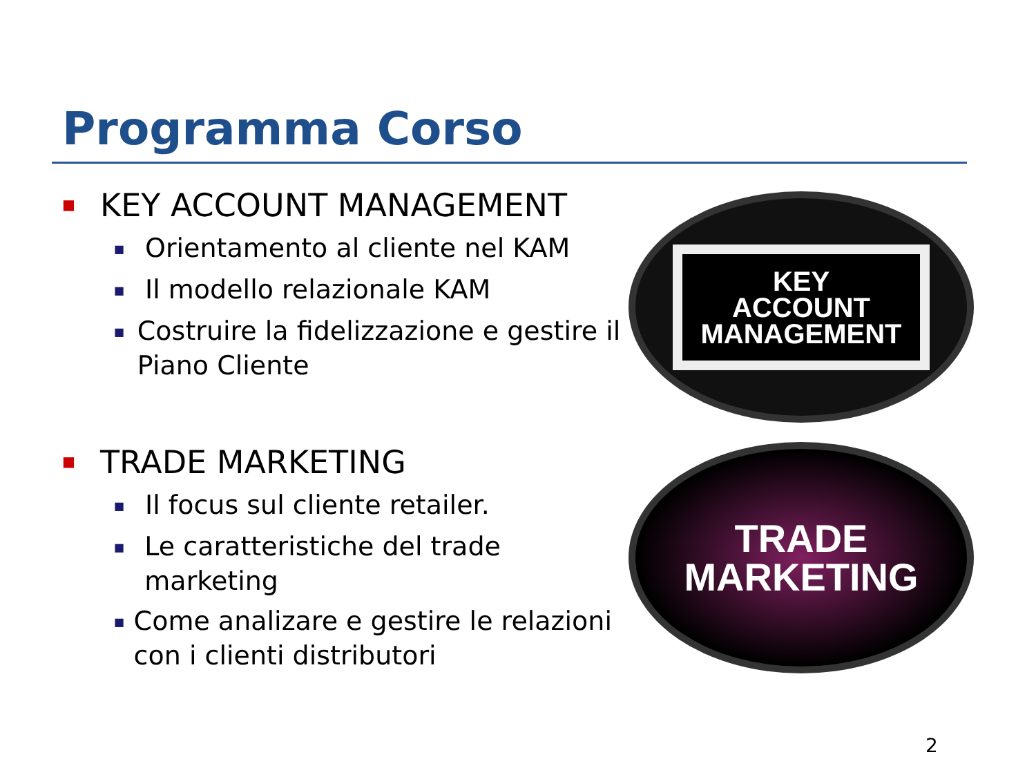Programma Corso
■ KEY ACCOUNT MANAGEMENT
■ Orientamento al cliente nel KAM
■ Il modello relazionale KAM
■ Costruire la fidelizzazione e gestire il Piano Cliente
■ TRADE MARKETING
■ Il focus sul cliente retailer.
■ Le caratteristiche del trade marketing
■ Come analizare e gestire le relazioni con i clienti distributori
KEY
ACCOUNT
MANAGEMENT
TRADE
MARKETING
2